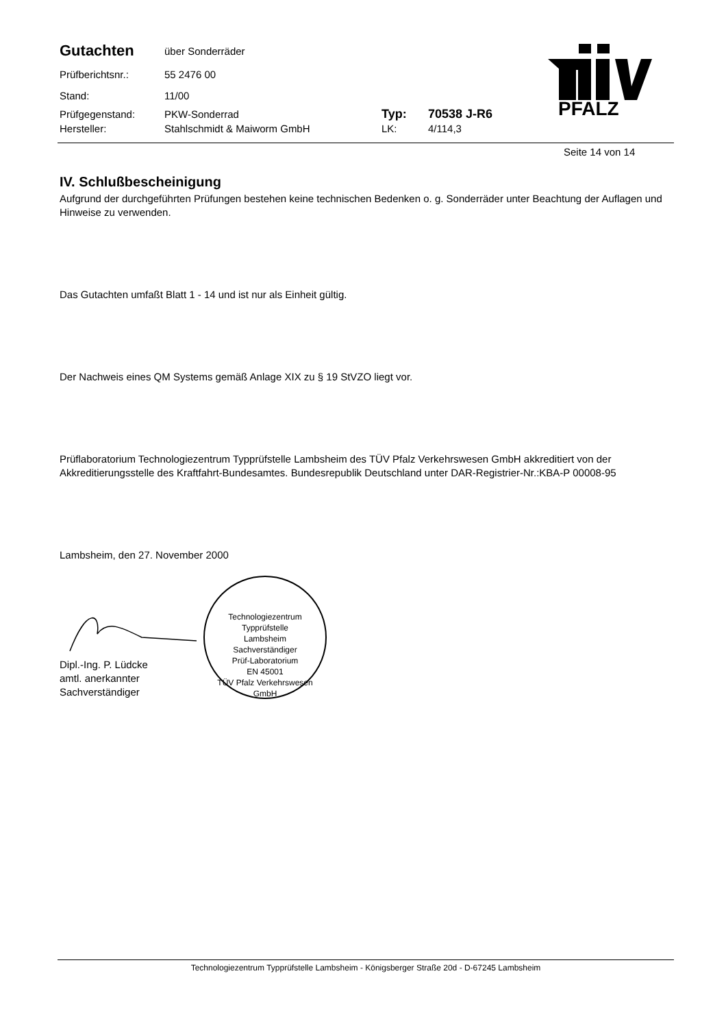Gutachten
über Sonderräder
Prüfberichtsnr.: 55 2476 00
Stand: 11/00
Prüfgegenstand: PKW-Sonderrad
Typ: 70538 J-R6
Hersteller: Stahlschmidt & Maiworm GmbH LK: 4/114,3
PFALZ
Seite 14 von 14
IV. Schlußbescheinigung
Aufgrund der durchgeführten Prüfungen bestehen keine technischen Bedenken o. g. Sonderräder unter Beachtung der Auflagen und Hinweise zu verwenden.
Das Gutachten umfaßt Blatt 1 - 14 und ist nur als Einheit gültig.
Der Nachweis eines QM Systems gemäß Anlage XIX zu § 19 StVZO liegt vor.
Prüflaboratorium Technologiezentrum Typprüfstelle Lambsheim des TÜV Pfalz Verkehrswesen GmbH akkreditiert von der Akkreditierungsstelle des Kraftfahrt-Bundesamtes. Bundesrepublik Deutschland unter DAR-Registrier-Nr.:KBA-P 00008-95
Lambsheim, den 27. November 2000
Dipl.-Ing. P. Lüdcke
amtl. anerkannter Sachverständiger
Technologiezentrum Typprüfstelle
Lambsheim
Sachverständiger
Prüf-Laboratorium
EN 45001
TÜV Pfalz Verkehrswesen GmbH
Technologiezentrum Typprüfstelle Lambsheim - Königsberger Straße 20d - D-67245 Lambsheim